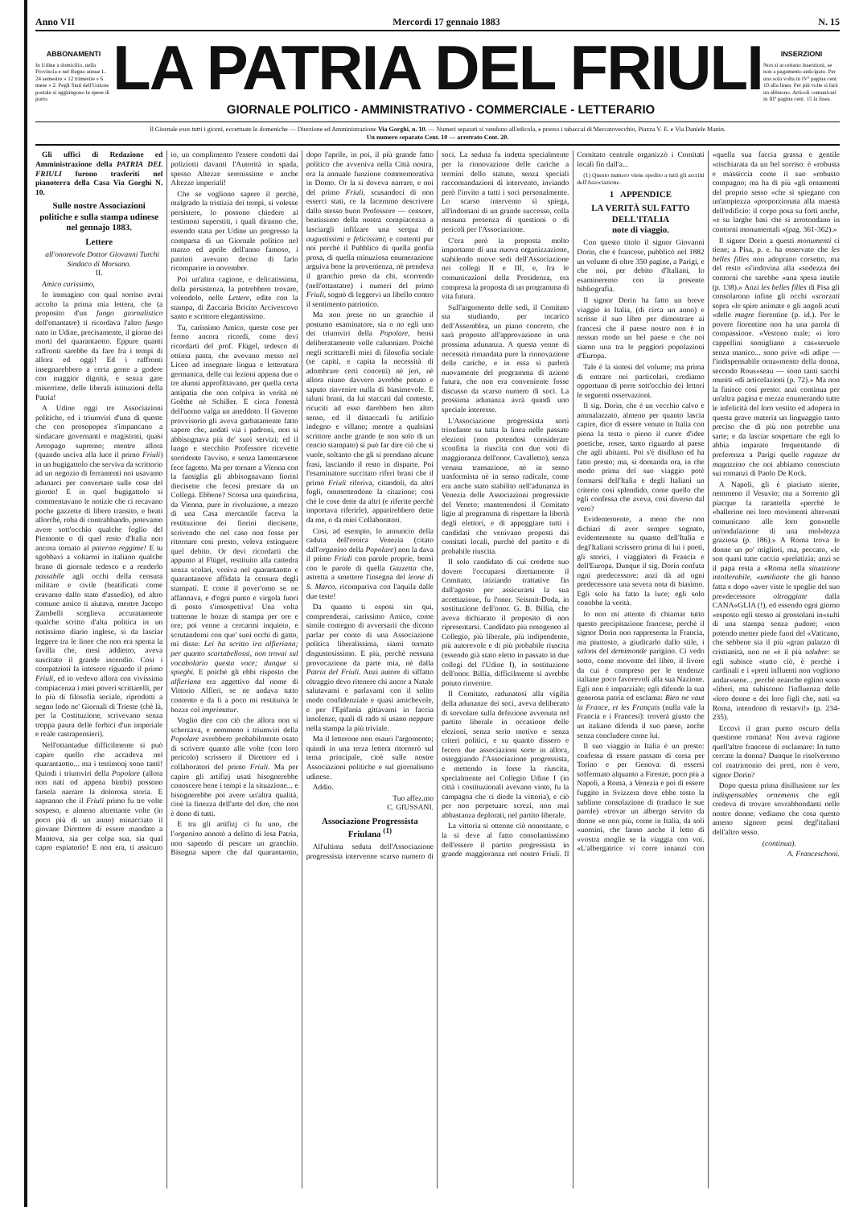Anno VII Mercordì 17 gennaio 1883 N. 15
ABBONAMENTI
In Udine a domicilio, nella Provincia e nel Regno annue L. 24 semestre » 12 trimestre » 6 mese » 2. Pegli Stati dell'Unione postale si aggiungono le spese di porto.
LA PATRIA DEL FRIULI
GIORNALE POLITICO - AMMINISTRATIVO - COMMERCIALE - LETTERARIO
INSERZIONI
Non si accettano inserzioni, se non a pagamento anticipato. Per una sola volta in IVª pagina cent. 10 alla linea. Per più volte si farà un abbuono. Articoli comunicati in IIIª pagina cent. 15 la linea.
Il Giornale esce tutti i giorni, eccettuate le domeniche — Direzione ed Amministrazione Via Gorghi, n. 10. — Numeri separati si vendono all'edicola, e presso i tabaccai di Mercatovecchio, Piazza V. E. e Via Daniele Manin.
Un numero separato Cent. 10 — arretrato Cent. 20.
Gli uffici di Redazione ed Amministrazione della PATRIA DEL FRIULI furono trasferiti nel pianoterra della Casa Via Gorghi N. 10.
Sulle nostre Associazioni politiche e sulla stampa udinese nel gennajo 1883.
Lettere
all'onorevole Dottor Giovanni Turchi Sindaco di Morsano.
II.
Amico carissimo,
Io immagino con qual sorriso avrai accolto la prima mia lettera, che (a proposito d'un fungo giornalistico dell'ottantatre) ti ricordava l'altro fungo nato in Udine, precisamente, il giorno dei morti del quarantaotto. Eppure quanti raffronti sarebbe da fare fra i tempi di allora ed oggi! Ed i raffronti insegnarebbero a certa gente a godere con maggior dignità, e senza gare miserrime, delle liberali istituzioni della Patria!
A Udine oggi tre Associazioni politiche, ed i triumviri d'una di queste che con prosopopea s'impancano a sindacare governanti e magistrati, quasi Areopago supremo; mentre allora (quando usciva alla luce il primo Friuli) in un bugigattolo che serviva da scrittorio ad un negozio di ferramenti noi usavamo adunarci per conversare sulle cose del giorno! E in quel bugigattolo si commentavano le notizie che ci recavano poche gazzette di libero transito, e beati allorchè, roba di contrabbando, potevamo avere sott'occhio qualche foglio del Piemonte o di quel resto d'Italia non ancora tornato al paterno reggime! E tu sgobbavi a voltarmi in italiano qualche brano di giornale tedesco e a renderlo passabile agli occhi della censura militare e civile (beatificati come eravamo dallo stato d'assedio), ed altro comune amico ti aiutava, mentre Jacopo Zambelli sceglieva accuratamente qualche scritto d'alta politica in un notissimo diario inglese, sì da lasciar leggere tra le linee che non era spenta la favilla che, mesi addietro, aveva suscitato il grande incendio. Così i compatrioti la intesero riguardo il primo Friuli, ed io vedevo allora con vivissima compiacenza i miei poveri scrittarelli, per lo più di filosofia sociale, riprodotti a segno lodo ne' Giornali di Trieste (chè là, per la Costituzione, scrivevano senza troppa paura delle forbici d'un imperiale e reale castrapensieri).
Nell'ottantadue difficilmente si può capire quello che accadeva nel quarantaotto... ma i testimonj sono tanti! Quindi i triumviri della Popolare (allora non nati od appena bimbi) possono farsela narrare la dolorosa storia. E sapranno che il Friuli primo fu tre volte sospeso, e almeno altrettante volte (in poco più di un anno) minacciato il giovane Direttore di essere mandato a Mantova, sia per colpa sua, sia qual capro espiatorio! E non era, ti assicuro io, un complimento l'essere condotti dai poliziotti davanti l'Autorità in spada, spesso Altezze serenissime e anche Altezze imperiali!
Che se vogliono sapere il perchè, malgrado la tristizia dei tempi, si volesse persistere, lo possono chiedere ai testimoni superstiti, i quali diranno che, essendo stata per Udine un progresso la comparsa di un Giornale politico nel marzo ed aprile dell'anno famoso, i patrioti avevano deciso di farlo ricomparire in novembre.
Poi un'altra cagione, e delicatissima, della persistenza, la potrebbero trovare, volendolo, nelle Lettere, edite con la stampa, di Zaccaria Bricito Arcivescovo santo e scrittore elegantissimo.
Tu, carissimo Amico, queste cose per fermo ancora ricordi, come devi ricordarti del prof. Flügel, tedesco di ottima pasta, che avevano messo nel Liceo ad insegnare lingua e letteratura germanica, delle cui lezioni appena due o tre alunni approfittavano, per quella certa antipatia che non colpiva in verità nè Goëthe nè Schiller. E circa l'onestà dell'uomo valga un aneddoto. Il Governo provvisorio gli aveva garbatamente fatto sapere che, andati via i padroni, non si abbisognava più de' suoi servizi; ed il lungo e stecchito Professore ricevette sorridente l'avviso, e senza lamentarsene fece fagotto. Ma per tornare a Vienna con la famiglia gli abbisognavano fiorini diecisette che fecesi prestare da un Collega. Ebbene? Scorsa una quindicina, da Vienna, pure in rivoluzione, a mezzo di una Casa mercantile faceva la restituzione dei fiorini diecisette, scrivendo che nel caso non fosse per ritornare così presto, voleva estinguere quel debito. Or devi ricordarti che appunto al Flügel, restituito alla cattedra senza scolari, veniva nel quarantaotto e quarantanove affidata la censura degli stampati. E come il pover'omo se ne affannava, e d'ogni punto e virgola fuori di posto s'insospettiva! Una volta trattenne le bozze di stampa per ore e ore; poi venne a cercarmi inquieto, e scrutandomi con que' suoi occhi di gatto, mi disse: Lei ha scritto ira alfieriana; per quanto scartabellossi, non trovai sul vocabolario questa voce; dunque si spieghi. E poichè gli ebbi risposto che alfieriana era aggettivo dal nome di Vittorio Alfieri, se ne andava tutto contento e da lì a poco mi restituiva le bozze col imprimatur.
Voglio dire con ciò che allora non si scherzava, e nemmeno i triumviri della Popolare avrebbero probabilmente osato di scrivere quanto alle volte (con loro pericolo) scrissero il Direttore ed i collaboratori del primo Friuli. Ma per capire gli artifizj usati bisognerebbe conoscere bene i tempi e la situazione... e bisognerebbe poi avere un'altra qualità, cioè la finezza dell'arte del dire, che non è dono di tutti.
E tra gli artifizj ci fu uno, che l'organino annotò a delitto di lesa Patria, non sapendo di pescare un granchio. Bisogna sapere che dal quarantaotto, dopo l'aprile, in poi, il più grande fatto politico che avveniva nella Città nostra, era la annuale funzione commemorativa in Domo. Or la si doveva narrare, e noi del primo Friuli, scusandoci di non esserci stati, ce la facemmo descrivere dallo stesso buon Professore — censore, beatissimo della nostra compiacenza a lasciargli infilzare una serqua di augustissimi e felicissimi; e contenti pur noi perchè il Pubblico di quella gonfia prosa, di quella minuziosa enumerazione arguiva bene la provenienza, nè prendeva il granchio preso da chi, scorrendo (nell'ottantatre) i numeri del primo Friuli, sognò di leggervi un libello contro il sentimento patriotico.
Ma non prese no un granchio il postumo esaminatore, sia o no egli uno dei triumviri della Popolare, bensì deliberatamente volle calunniare. Poichè negli scrittarelli miei di filosofia sociale (se capiti, e capita la necessità di adombrare certi concetti) nè jeri, nè allora niuno davvero avrebbe potuto e saputo rinvenire nulla di biasimevole. E taluni brani, da lui staccati dal contesto, ricuciti ad esso darebbero ben altro senso, ed il distaccarli fu artifizio indegno e villano; mentre a qualsiasi scrittore anche grande (e non solo di un cencio stampato) si può far dire ciò che si vuole, soltanto che gli si prendano alcune frasi, lasciando il resto in disparte. Poi l'esaminatore succitato riferì brani che il primo Friuli riferiva, citandoli, da altri fogli, ommettendone la citazione; così chè le cose dette da altri (e riferite perchè importava riferirle), apparirebbero dette da me, o da miei Collaboratori.
Così, ad esempio, lo annuncio della caduta dell'eroica Venezia (citato dall'organino della Popolare) non la dava il primo Friuli con parole proprie, bensì con le parole di quella Gazzetta che, astretta a smettere l'insegna del leone di S. Marco, ricompariva con l'aquila dalle due teste!
Da quanto ti esposi sin qui, comprenderai, carissimo Amico, come simile contegno di avversarii che dicono parlar per conto di una Associazione politica liberalissima, siami tornato disgustosissimo. E più, perchè nessuna provocazione da parte mia, nè dalla Patria del Friuli. Anzi autore di siffatto oltraggio devo ritenere chi ancor a Natale salutavami e parlavami con il solito modo confidenziale e quasi amichevole, e per l'Epifania gittavami in faccia insolenze, quali di rado si usano neppure nella stampa la più triviale.
Ma il letterone non esaurì l'argomento; quindi in una terza lettera ritornerò sul tema principale, cioè sulle nostre Associazioni politiche e sul giornalismo udinese.
Addio.
Tuo affez.mo
C. GIUSSANI.
Associazione Progressista Friulana <sup>(1)</sup>
All'ultima seduta dell'Associazione progressista intervenne scarso numero di soci. La seduta fu indetta specialmente per la rinnovazione delle cariche a termini dello statuto, senza speciali raccomandazioni di intervento, inviando però l'invito a tutti i soci personalmente. Lo scarso intervento si spiega, all'indomani di un grande successo, colla nessuna presenza di questioni o di pericoli per l'Associazione.
C'era però la proposta molto importante di una nuova organizzazione, stabilendo nuove sedi dell'Associazione nei collegi II e III, e, fra le comunicazioni della Presidenza, era compresa la proposta di un programma di vita futura.
Sull'argomento delle sedi, il Comitato sta studiando, per incarico dell'Assemblea, un piano concreto, che sarà proposto all'approvazione in una prossima adunanza. A questa venne di necessità rimandata pure la rinnovazione delle cariche, e in essa si parlerà nuovamente del programma di azione futura, che non era conveniente fosse discusso da scarso numero di soci. La prossima adunanza avrà quindi uno speciale interesse.
L'Associazione progressista sortì trionfante su tutta la linea nelle passate elezioni (non potendosi considerare sconfitta la riuscita con due voti di maggioranza dell'onor. Cavalletto), senza veruna transazione, nè in senso trasformista nè in senso radicale, come era anche stato stabilito nell'adunanza in Venezia delle Associazioni progressiste del Veneto; mantenendosi il Comitato ligio al programma di rispettare la libertà degli elettori, e di appoggiare tutti i candidati che venivano proposti dai comitati locali, purchè del partito e di probabile riuscita.
Il solo candidato di cui credette suo dovere l'occuparsi direttamente il Comitato, iniziando trattative fin dall'agosto per assicurarsi la sua accettazione, fu l'onor. Seismit-Doda, in sostituzione dell'onor. G. B. Billia, che aveva dichiarato il proposito di non ripresentarsi. Candidato più omogeneo al Collegio, più liberale, più indipendente, più autorevole e di più probabile riuscita (essendo già stato eletto in passato in due collegi del l'Udine I), in sostituzione dell'onor. Billia, difficilmente si avrebbe potuto rinvenire.
Il Comitato, radunatosi alla vigilia della adunanze dei soci, aveva deliberato di sorvolare sulla defezione avvenuta nel partito liberale in occasione delle elezioni, senza serio motivo e senza criteri politici, e su quanto dissero e fecero due associazioni sorte in allora, osteggiando l'Associazione progressista, e mettendo in forse la riuscita, specialmente nel Collegio Udine I (in città i costituzionali avevano vinto, fu la campagna che ci diede la vittoria), e ciò per non perpetuare screzi, non mai abbastanza deplorati, nel partito liberale.
La vittoria si ottenne ciò nonostante, e la si deve al fatto consolantissimo dell'essere il partito progressista in grande maggioranza nel nostro Friuli. Il Comitato centrale organizzò i Comitati locali fin dall'a...
(1) Questo numero viene spedito a tutti gli ascritti dell'Associazione.
1 APPENDICE
LA VERITÀ SUL FATTO DELL'ITALIA
note di viaggio.
Con questo titolo il signor Giovanni Dorin, che è francese, pubblicò nel 1882 un volume di oltre 350 pagine, a Parigi, e che noi, per debito d'Italiani, lo esamineremo con la presente bibliografia.
Il signor Dorin ha fatto un breve viaggio in Italia, (di circa un anno) e scrisse il suo libro per dimostrare ai francesi che il paese nostro non è in nessun modo un bel paese e che noi siamo una tra le peggiori popolazioni d'Europa.
Tale è la sintesi del volume; ma prima di entrare nei particolari, crediamo opportuno di porre sott'occhio dei lettori le seguenti osservazioni.
Il sig. Dorin, che è un vecchio calvo e ammalazzato, almeno per quanto lascia capire, dice di essere venuto in Italia con piena la testa e pieno il cuore d'idee poetiche, rosee, tanto riguardo al paese che agli abitanti. Poi s'è disilluso ed ha fatto presto; ma, si domanda ora, in che modo prima del suo viaggio potè formarsi dell'Italia e degli Italiani un criterio così splendido, come quello che egli confessa che aveva, così diverso dal vero?
Evidentemente, a meno che non dichiari di aver sempre sognato, evidentemente su quanto dell'Italia e degl'Italiani scrissero prima di lui i poeti, gli storici, i viaggiatori di Francia e dell'Europa. Dunque il sig. Dorin confuta ogni predecessore: anzi dà ad ogni predecessore una severa nota di biasimo. Egli solo ha fatto la luce; egli solo conobbe la verità.
Io non mi attento di chiamar tutto questo precipitazione francese, perchè il signor Dorin non rappresenta la Francia, ma piuttosto, a giudicarlo dallo stile, i salons del demimonde parigino. Ci vedo sotto, come movente del libro, il livore da cui è compreso per le tendenze italiane poco favorevoli alla sua Nazione. Egli non è imparziale; egli difende la sua generosa patria ed esclama: Bien ne vaut la France, et les Français (nulla vale la Francia e i Francesi): troverà giusto che un italiano difenda il suo paese, anche senza concludere come lui.
Il suo viaggio in Italia è un presto: confessa di essere passato di corsa per Torino e per Genova: di essersi soffermato alquanto a Firenze, poco più a Napoli, a Roma, a Venezia e poi di essere fuggito in Svizzera dove ebbe tosto la sublime consolazione di (traduco le sue parole) «trovar un albergo servito da donne «e non più, come in Italia, da soli «uomini, che fanno anche il letto di «vostra moglie se la viaggia con voi. «L'albergatrice vi corre innanzi con «quella sua faccia grassa e gentile «rischiarata da un bel sorriso: è «robusta e massiccia come il suo «robusto compagno; ma ha di più «gli ornamenti del proprio sesso «che si spiegano con un'ampiezza «proporzionata alla maestà dell'edificio: il corpo posa su forti anche, «e su larghe basi che si arrotondano in contorni monumentali «(pag. 361-362).»
Il signor Dorin a questi monumenti ci tiene; a Pisa, p. e. ha osservato che les belles filles non adoprano corsetto, ma del resto «s'indovina alla «sodezza dei contorni che sarebbe «una spesa inutile (p. 138).» Anzi les belles filles di Pisa gli consolarono infine gli occhi «scorzati sopra «le spire animate e gli angoli acuti «delle magre fiorentine (p. id.). Per le povere fiorentine non ha una parola di compassione. «Vestono male; «i loro cappellini somigliano a cas«seruole senza manico... sono prive «di adipe — l'indispensabile orna«mento della donna, secondo Rous«seau — sono tanti sacchi muniti «di articolazioni (p. 72).» Ma non la finisce così presto: anzi continua per un'altra pagina e mezza enumerando tutte le infelicità del loro vestito ed adopera in questa grave materia un linguaggio tanto preciso che di più non potrebbe una sarte; e da lasciar sospettare che egli lo abbia imparato frequentando di preferenza a Parigi quelle ragazze da magazzino che noi abbiamo conosciuto sui romanzi di Paolo De Kock.
A Napoli, gli è piaciuto niente, nemmeno il Vesuvio; ma a Sorrento gli piacque la tarantella «perchè le «ballerine nei loro movimenti alter«nati comunicano alle loro gon«nelle un'ondulazione di una mol«lezza graziosa (p. 186).» A Roma trova le donne un po' migliori, ma, peccato, «le son quasi tutte caccia «prelatizia; anzi se il papa resta a «Roma nella situazione intollerabile, «umiliante che gli hanno fatta e dopo «aver viste le spoglie del suo pre«decessore oltraggiate dalla CANA«GLIA (!), ed essendo ogni giorno «esposto egli stesso ai grossolani in«sulti di una stampa senza pudore; «non potendo metter piede fuori del «Vaticano, che sebbene sia il più «gran palazzo di cristianità, non ne «è il più salubre: se egli subisce «tutto ciò, è perchè i cardinali e i «preti influenti non vogliono andar«sene... perchè neanche eglino sono «liberi, ma subiscono l'influenza delle «loro donne e dei loro figli che, nati «a Roma, intendono di restarvi!» (p. 234-235).
Eccovi il gran punto oscuro della questione romana! Non aveva ragione quell'altro francese di esclamare: In tutto cercate la donna? Dunque lo risolveremo col matrimonio dei preti, non è vero, signor Dorin?
Dopo questa prima disillusione sur les indispensables ornements che egli credeva di trovare sovrabbondanti nelle nostre donne; vediamo che cosa questo ameno signore pensi degl'italiani dell'altro sesso.
(continua).
A. Franceschoni.